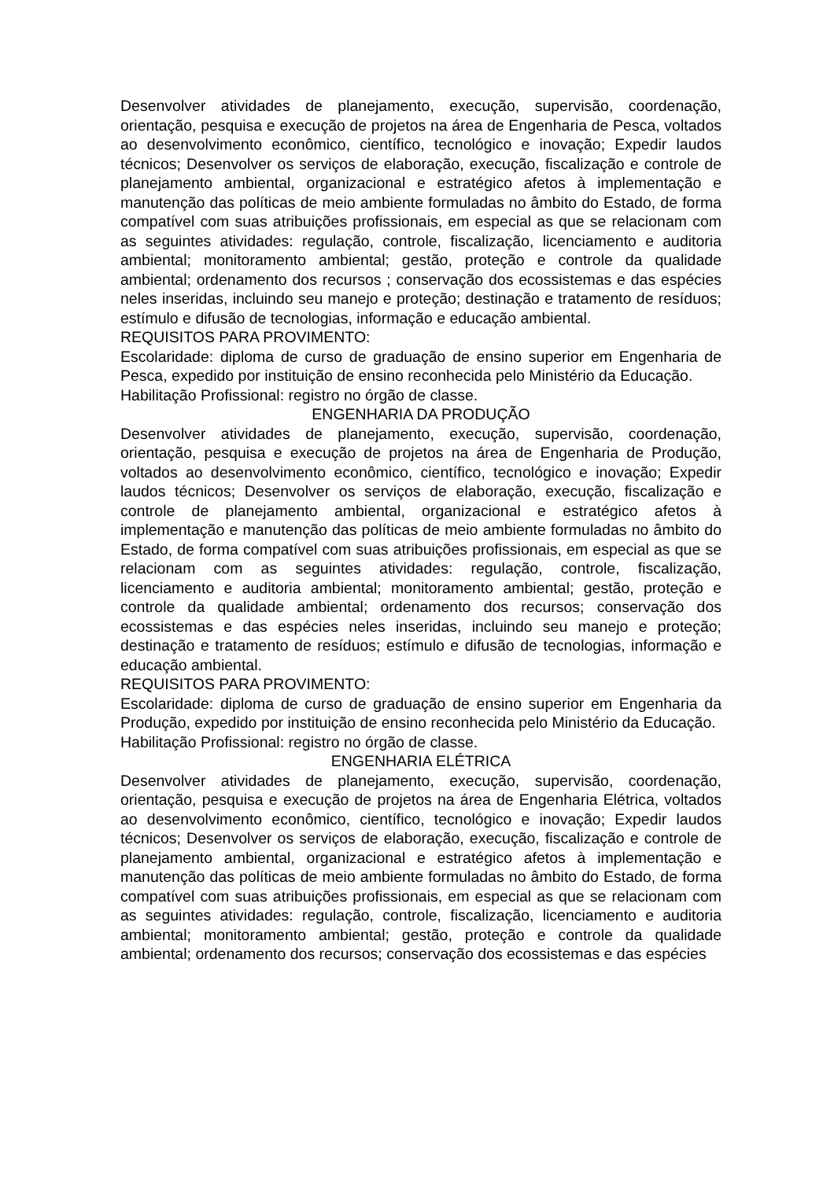Desenvolver atividades de planejamento, execução, supervisão, coordenação, orientação, pesquisa e execução de projetos na área de Engenharia de Pesca, voltados ao desenvolvimento econômico, científico, tecnológico e inovação; Expedir laudos técnicos; Desenvolver os serviços de elaboração, execução, fiscalização e controle de planejamento ambiental, organizacional e estratégico afetos à implementação e manutenção das políticas de meio ambiente formuladas no âmbito do Estado, de forma compatível com suas atribuições profissionais, em especial as que se relacionam com as seguintes atividades: regulação, controle, fiscalização, licenciamento e auditoria ambiental; monitoramento ambiental; gestão, proteção e controle da qualidade ambiental; ordenamento dos recursos ; conservação dos ecossistemas e das espécies neles inseridas, incluindo seu manejo e proteção; destinação e tratamento de resíduos; estímulo e difusão de tecnologias, informação e educação ambiental.
REQUISITOS PARA PROVIMENTO:
Escolaridade: diploma de curso de graduação de ensino superior em Engenharia de Pesca, expedido por instituição de ensino reconhecida pelo Ministério da Educação.
Habilitação Profissional: registro no órgão de classe.
ENGENHARIA DA PRODUÇÃO
Desenvolver atividades de planejamento, execução, supervisão, coordenação, orientação, pesquisa e execução de projetos na área de Engenharia de Produção, voltados ao desenvolvimento econômico, científico, tecnológico e inovação; Expedir laudos técnicos; Desenvolver os serviços de elaboração, execução, fiscalização e controle de planejamento ambiental, organizacional e estratégico afetos à implementação e manutenção das políticas de meio ambiente formuladas no âmbito do Estado, de forma compatível com suas atribuições profissionais, em especial as que se relacionam com as seguintes atividades: regulação, controle, fiscalização, licenciamento e auditoria ambiental; monitoramento ambiental; gestão, proteção e controle da qualidade ambiental; ordenamento dos recursos; conservação dos ecossistemas e das espécies neles inseridas, incluindo seu manejo e proteção; destinação e tratamento de resíduos; estímulo e difusão de tecnologias, informação e educação ambiental.
REQUISITOS PARA PROVIMENTO:
Escolaridade: diploma de curso de graduação de ensino superior em Engenharia da Produção, expedido por instituição de ensino reconhecida pelo Ministério da Educação.
Habilitação Profissional: registro no órgão de classe.
ENGENHARIA ELÉTRICA
Desenvolver atividades de planejamento, execução, supervisão, coordenação, orientação, pesquisa e execução de projetos na área de Engenharia Elétrica, voltados ao desenvolvimento econômico, científico, tecnológico e inovação; Expedir laudos técnicos; Desenvolver os serviços de elaboração, execução, fiscalização e controle de planejamento ambiental, organizacional e estratégico afetos à implementação e manutenção das políticas de meio ambiente formuladas no âmbito do Estado, de forma compatível com suas atribuições profissionais, em especial as que se relacionam com as seguintes atividades: regulação, controle, fiscalização, licenciamento e auditoria ambiental; monitoramento ambiental; gestão, proteção e controle da qualidade ambiental; ordenamento dos recursos; conservação dos ecossistemas e das espécies